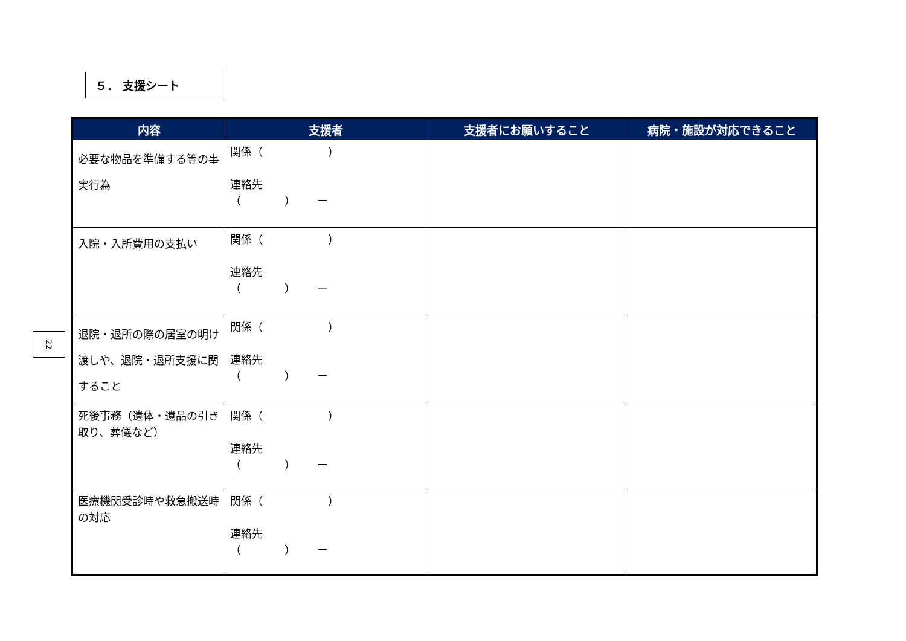５． 支援シート
22
| 内容 | 支援者 | 支援者にお願いすること | 病院・施設が対応できること |
| --- | --- | --- | --- |
| 必要な物品を準備する等の事実行為 | 関係（ ） 連絡先 （ ） ー | | |
| 入院・入所費用の支払い | 関係（ ） 連絡先 （ ） ー | | |
| 退院・退所の際の居室の明け渡しや、退院・退所支援に関すること | 関係（ ） 連絡先 （ ） ー | | |
| 死後事務（遺体・遺品の引き取り、葬儀など） | 関係（ ） 連絡先 （ ） ー | | |
| 医療機関受診時や救急搬送時の対応 | 関係（ ） 連絡先 （ ） ー | | |